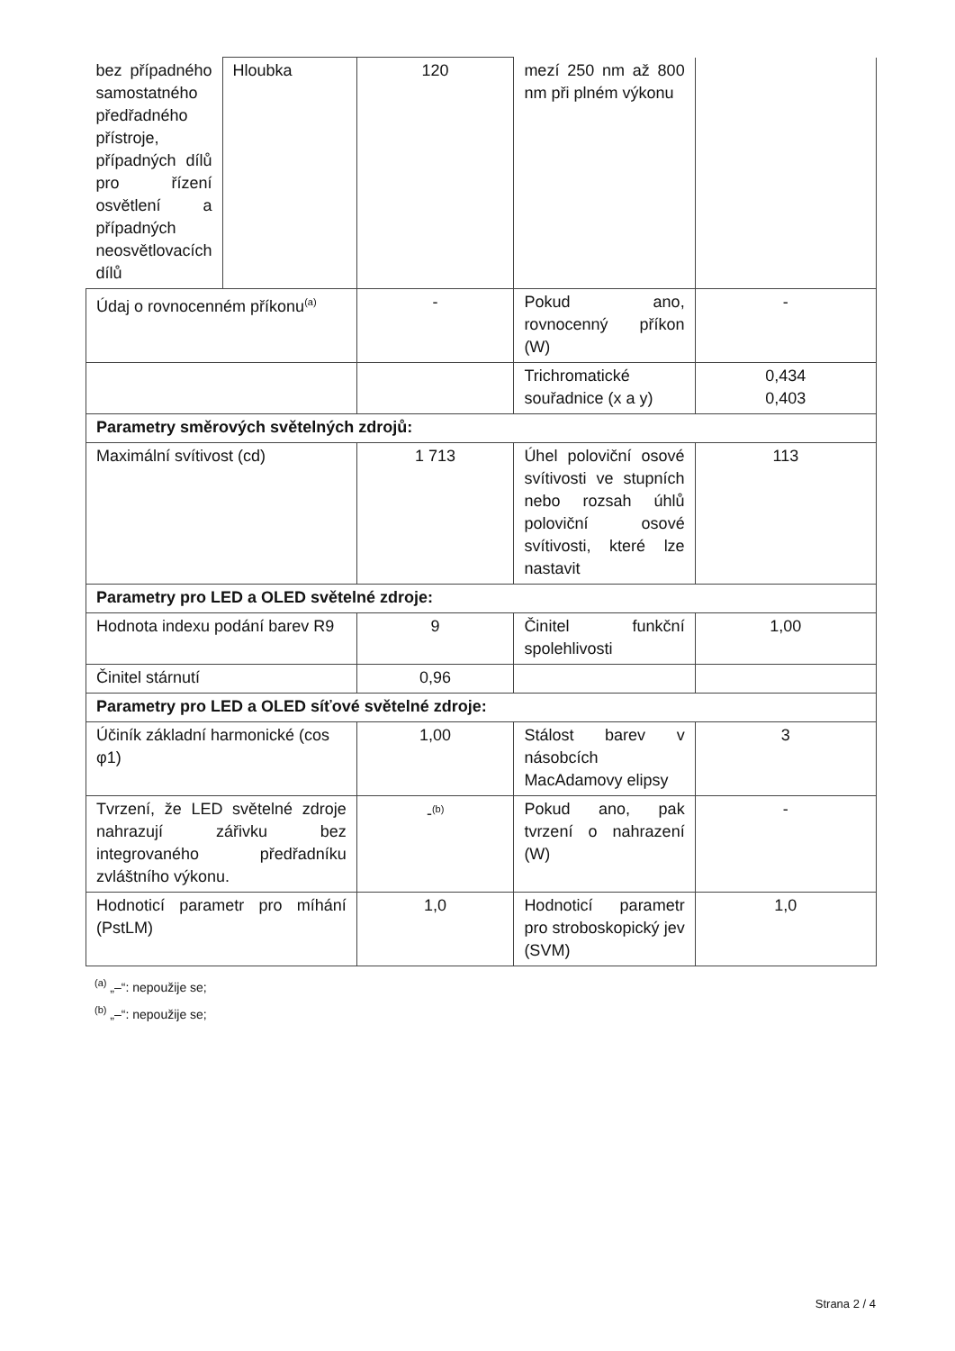| bez případného samostatného předřadného přístroje, případných dílů pro řízení osvětlení a případných neosvětlovacích dílů | Hloubka | 120 | mezí 250 nm až 800 nm při plném výkonu | |
| Údaj o rovnocenném příkonu<sup>(a)</sup> | | - | Pokud ano, rovnocenný příkon (W) | - |
| | | | Trichromatické souřadnice (x a y) | 0,434 0,403 |
| Parametry směrových světelných zdrojů: | | | | |
| Maximální svítivost (cd) | | 1 713 | Úhel poloviční osové svítivosti ve stupních nebo rozsah úhlů poloviční osové svítivosti, které lze nastavit | 113 |
| Parametry pro LED a OLED světelné zdroje: | | | | |
| Hodnota indexu podání barev R9 | | 9 | Činitel funkční spolehlivosti | 1,00 |
| Činitel stárnutí | | 0,96 | | |
| Parametry pro LED a OLED síťové světelné zdroje: | | | | |
| Účiník základní harmonické (cos φ1) | | 1,00 | Stálost barev v násobcích MacAdamovy elipsy | 3 |
| Tvrzení, že LED světelné zdroje nahrazují zářivku bez integrovaného předřadníku zvláštního výkonu. | | -<sup>(b)</sup> | Pokud ano, pak tvrzení o nahrazení (W) | - |
| Hodnoticí parametr pro míhání (PstLM) | | 1,0 | Hodnoticí parametr pro stroboskopický jev (SVM) | 1,0 |
<sup>(a)</sup> „–“: nepoužije se;
<sup>(b)</sup> „–“: nepoužije se;
Strana 2 / 4